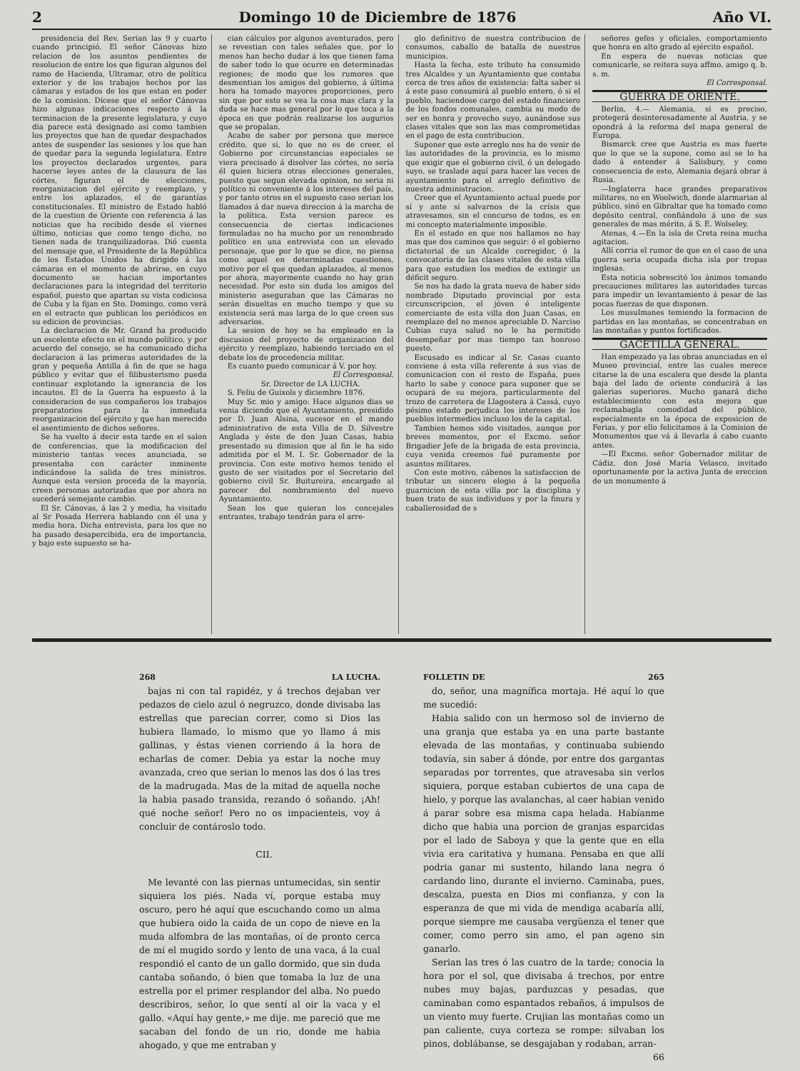2 Domingo 10 de Diciembre de 1876 Año VI.
presidencia del Rev. Serian las 9 y cuarto cuando principió. El señor Cánovas hizo relacion de los asuntos pendientes de resolucion de entre los que figuran algunos del ramo de Hacienda, Ultramar, otro de política exterior y de los trabajos hechos por las cámaras y estados de los que estan en poder de la comision. Dícese que el señor Cánovas hizo algunas indicaciones respecto á la terminacion de la presente legislatura, y cuyo dia parece está designado así como tambien los proyectos que han de quedar despachados antes de suspender las sesiones y los que han de quedar para la segunda legislatura. Entre los proyectos declarados urgentes, para hacerse leyes antes de la clausura de las córtes, figuran el de elecciones, reorganizacion del ejército y reemplazo, y entre los aplazados, el de garantías constitucionales. El ministro de Estado habló de la cuestion de Oriente con referencia á las noticias que ha recibido desde el viernes último, noticias que como tengo dicho, no tienen nada de tranquilizadoras. Dió cuenta del mensaje que, el Presidente de la República de los Estados Unidos ha dirigido á las cámaras en el momento de abrirse, en cuyo documento se hacian importantes declaraciones para la integridad del territorio español, puesto que apartan su vista codiciosa de Cuba y la fijan en Sto. Domingo, como verá en el estracto que publican los periódicos en su edicion de provincias.
La declaracion de Mr. Grand ha producido un escelente efecto en el mundo político, y por acuerdo del consejo, se ha comunicado dicha declaracion á las primeras autoridades de la gran y pequeña Antilla á fin de que se haga público y evitar que el filibusterismo pueda continuar explotando la ignorancia de los incautos. El de la Guerra ha espuesto á la consideracion de sus compañeros los trabajos preparatorios para la inmediata reorganizacion del ejército y que han merecido el asentimiento de dichos señores.
Se ha vuelto á decir esta tarde en el salon de conferencias, que la modificacion del ministerio tantas veces anunciada, se presentaba con carácter inminente indicándose la salida de tres ministros. Aunque esta version proceda de la mayoría, creen personas autorizadas que por ahora no sucederá semejante cambio.
El Sr. Cánovas, á las 2 y media, ha visitado al Sr Posada Herrera hablando con él una y media hora. Dicha entrevista, para los que no ha pasado desapercibida, era de importancia, y bajo este supuesto se ha-
cian cálculos por algunos aventurados, pero se revestian con tales señales que, por lo menos han hecho dudar á los que tienen fama de saber todo lo que ocurre en determinadas regiones; de modo que los rumores que desmentian los amigos del gobierno, á última hora ha tomado mayores proporciones, pero sin que por esto se vea la cosa mas clara y la duda se hace mas general por lo que toca a la época en que podrán realizarse los augurios que se propalan.
Acabo de saber por persona que merece crédito, que si, lo que no es de creer, el Gobierno por circunstancias especiales se viera precisado á disolver las córtes, no sería él quien hiciera otras elecciones generales, puesto que segun elevada opinion, no seria ni político ni conveniente á los intereses del país, y por tanto otros en el supuesto caso serian los llamados á dar nueva direccion á la marcha de la política. Esta version parece es consecuencia de ciertas indicaciones formuladas no ha mucho por un renombrado político en una entrevista con un elevado personaje, que por lo que se dice, no piensa como aquel en determinadas cuestiones, motivo por el que quedan aplazados, al menos por ahora, mayormente cuando no hay gran necesidad. Por esto sin duda los amigos del ministerio aseguraban que las Cámaras no serán disueltas en mucho tiempo y que su existencia será mas larga de lo que creen sus adversarios.
La sesion de hoy se ha empleado en la discusion del proyecto de organizacion del ejército y reemplazo, habiendo terciado en el debate los de procedencia militar.
Es cuanto puedo comunicar á V. por hoy.
El Corresponsal.
Sr. Director de LA LUCHA.
S. Feliu de Guixols y diciembre 1876.
Muy Sr. mio y amigo: Hace algunos dias se venia diciendo que el Ayuntamiento, presidido por D. Juan Alsina, sucesor en el mando administrativo de esta Villa de D. Silvestre Anglada y éste de don Juan Casas, habia presentado su dimision que al fin le ha sido admitida por el M. I. Sr. Gobernador de la provincia. Con este motivo hemos tenido el gusto de ser visitados por el Secretario del gobierno civil Sr. Buitureira, encargado al parecer del nombramiento del nuevo Ayuntamiento.
Sean los que quieran los concejales entrantes, trabajo tendrán para el arre-
glo definitivo de nuestra contribucion de consumos, caballo de batalla de nuestros municipios.
Hasta la fecha, este tributo ha consumido tres Alcaldes y un Ayuntamiento que contaba cerca de tres años de existencia: falta saber si á este paso consumirá al pueblo entero, ó si el pueblo, haciendose cargo del estado financiero de los fondos comunales, cambia su modo de ser en honra y provecho suyo, aunándose sus clases vitales que son las mas comprometidas en el pago de esta contribucion.
Suponer que este arreglo nos ha de venir de las autoridades de la provincia, es lo mismo que exigir que el gobierno civil, ó un delegado suyo, se traslade aquí para hacer las veces de ayuntamiento para el arreglo definitivo de nuestra administracion.
Creer que el Ayuntamiento actual puede por sí y ante sí salvarnos de la crísis que atravesamos, sin el concurso de todos, es en mi concepto materialmente imposible.
En el estado en que nos hallamos no hay mas que dos caminos que seguir: ó el gobierno dictatorial de un Alcalde corregidor, ó la convocatoria de las clases vitales de esta villa para que estudien los medios de extingir un déficit seguro.
Se nos ha dado la grata nueva de haber sido nombrado Diputado provincial por esta circunscripcion, el jóven é inteligente comerciante de esta villa don Juan Casas, en reemplazo del no menos apreciable D. Narciso Cubias cuya salud no le ha permitido desempeñar por mas tiempo tan honroso puesto.
Escusado es indicar al Sr. Casas cuanto conviene á esta villa referente á sus vias de comunicacion con el resto de España, pues harto lo sabe y conoce para suponer que se ocupará de su mejora, particularmente del trozo de carretera de Llagostera á Cassá, cuyo pésimo estado perjudica los intereses de los pueblos intermedios incluso los de la capital.
Tambien hemos sido visitados, aunque por breves momentos, por el Excmo. señor Brigadier Jefe de la brigada de esta provincia, cuya venida creemos fué puramente por asuntos militares.
Con este motivo, cábenos la satisfaccion de tributar un sincero elogio á la pequeña guarnicion de esta villa por la disciplina y buen trato de sus individuos y por la finura y caballerosidad de s
señores gefes y oficiales, comportamiento que honra en alto grado al ejército español.
En espera de nuevas noticias que comunicarle, se reitera suya affmo. amigo q. b. s. m.
El Corresponsal.
GUERRA DE ORIENTE.
Berlin, 4.— Alemania, si es preciso, protegerá desinteresadamente al Austria, y se opondrá á la reforma del mapa general de Europa.
Bismarck cree que Austria es mas fuerte que lo que se la supone, como así se lo ha dado á entender á Salisbury, y como consecuencia de esto, Alemania dejará obrar á Rusia.
—Inglaterra hace grandes preparativos militares, no en Woolwich, donde alarmarian al público, sinó en Gibraltar que ha tomado como depósito central, confiándolo á uno de sus generales de mas mérito, á S. E. Wolseley.
Atenas, 4.—En la isla de Creta reina mucha agitacion.
Allí corria el rumor de que en el caso de una guerra seria ocupada dicha isla por tropas inglesas.
Esta noticia sobrescitó los ánimos tomando precauciones militares las autoridades turcas para impedir un levantamiento á pesar de las pocas fuerzas de que disponen.
Los musulmanes temiendo la formacion de partidas en las montañas, se concentraban en las montañas y puntos fortificados.
GACETILLA GENERAL.
Han empezado ya las obras anunciadas en el Museo provincial, entre las cuales merece citarse la de una escalera que desde la planta baja del lado de oriente conducirá á las galerias superiores. Mucho ganará dicho establecimiento con esta mejora que reclamabagla comodidad del público, especialmente en la época de exposicion de Ferias, y por ello felicitamos á la Comision de Monumentos que vá á llevarla á cabo cuanto antes.
—El Excmo. señor Gobernador militar de Cádiz, don José María Velasco, invitado oportunamente por la activa Junta de ereccion de un monumento á
268 LA LUCHA.
bajas ni con tal rapidéz, y á trechos dejaban ver pedazos de cielo azul ó negruzco, donde divisaba las estrellas que parecian correr, como si Dios las hubiera llamado, lo mismo que yo llamo á mis gallinas, y éstas vienen corriendo á la hora de echarlas de comer. Debia ya estar la noche muy avanzada, creo que serian lo menos las dos ó las tres de la madrugada. Mas de la mitad de aquella noche la habia pasado transida, rezando ó soñando. ¡Ah! qué noche señor! Pero no os impacienteis, voy á concluir de contároslo todo.
CII.
Me levanté con las piernas untumecidas, sin sentir siquiera los piés. Nada ví, porque estaba muy oscuro, pero hé aquí que escuchando como un alma que hubiera oido la caida de un copo de nieve en la muda alfombra de las montañas, oí de pronto cerca de mí el mugido sordo y lento de una vaca, á la cual respondió el canto de un gallo dormido, que sin duda cantaba soñando, ó bien que tomaba la luz de una estrella por el primer resplandor del alba. No puedo describiros, señor, lo que sentí al oir la vaca y el gallo. «Aquí hay gente,» me dije. me pareció que me sacaban del fondo de un rio, donde me habia ahogado, y que me entraban y
FOLLETIN DE 265
do, señor, una magnífica mortaja. Hé aquí lo que me sucedió:
Habia salido con un hermoso sol de invierno de una granja que estaba ya en una parte bastante elevada de las montañas, y continuaba subiendo todavía, sin saber á dónde, por entre dos gargantas separadas por torrentes, que atravesaba sin verlos siquiera, porque estaban cubiertos de una capa de hielo, y porque las avalanchas, al caer habian venido á parar sobre esa misma capa helada. Habíanme dicho que habia una porcion de granjas esparcidas por el lado de Saboya y que la gente que en ella vivia era caritativa y humana. Pensaba en que allí podria ganar mi sustento, hilando lana negra ó cardando lino, durante el invierno. Caminaba, pues, descalza, puesta en Dios mi confianza, y con la esperanza de que mi vida de mendiga acabaría allí, porque siempre me causaba vergüenza el tener que comer, como perro sin amo, el pan ageno sin ganarlo.
Serian las tres ó las cuatro de la tarde; conocia la hora por el sol, que divisaba á trechos, por entre nubes muy bajas, parduzcas y pesadas, que caminaban como espantados rebaños, á impulsos de un viento muy fuerte. Crujian las montañas como un pan caliente, cuya corteza se rompe: silvaban los pinos, doblábanse, se desgajaban y rodaban, arran-
66